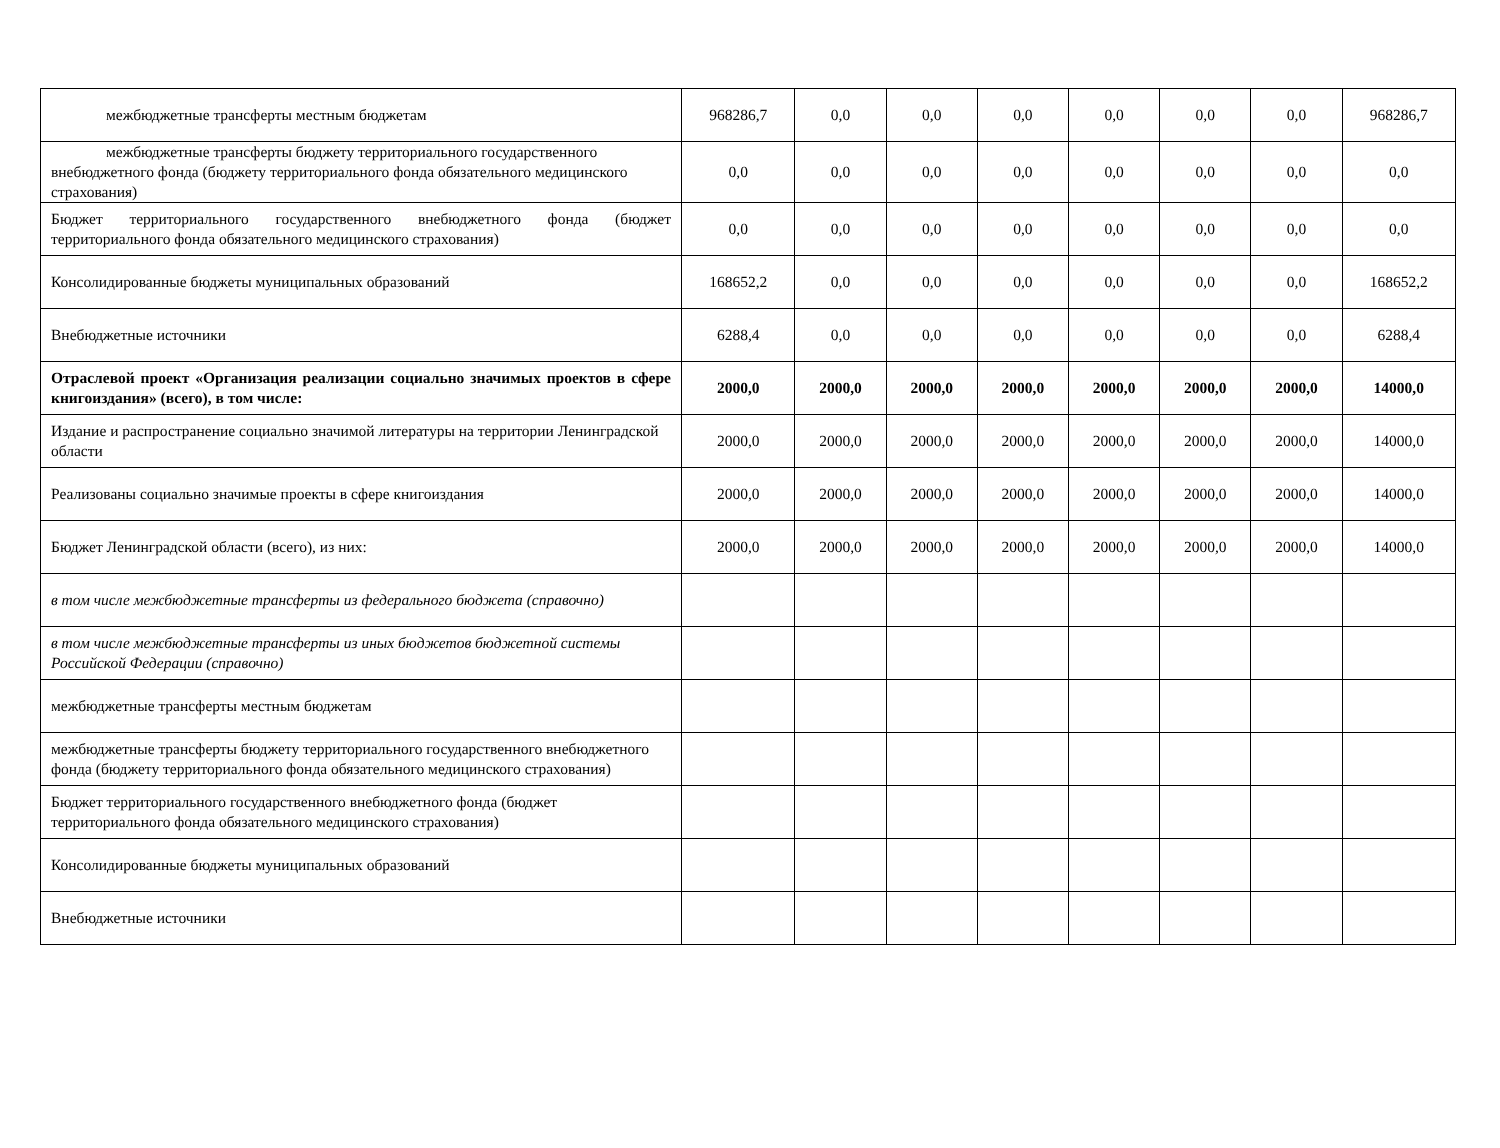| межбюджетные трансферты местным бюджетам | 968286,7 | 0,0 | 0,0 | 0,0 | 0,0 | 0,0 | 0,0 | 968286,7 |
| межбюджетные трансферты бюджету территориального государственного внебюджетного фонда (бюджету территориального фонда обязательного медицинского страхования) | 0,0 | 0,0 | 0,0 | 0,0 | 0,0 | 0,0 | 0,0 | 0,0 |
| Бюджет территориального государственного внебюджетного фонда (бюджет территориального фонда обязательного медицинского страхования) | 0,0 | 0,0 | 0,0 | 0,0 | 0,0 | 0,0 | 0,0 | 0,0 |
| Консолидированные бюджеты муниципальных образований | 168652,2 | 0,0 | 0,0 | 0,0 | 0,0 | 0,0 | 0,0 | 168652,2 |
| Внебюджетные источники | 6288,4 | 0,0 | 0,0 | 0,0 | 0,0 | 0,0 | 0,0 | 6288,4 |
| Отраслевой проект «Организация реализации социально значимых проектов в сфере книгоиздания» (всего), в том числе: | 2000,0 | 2000,0 | 2000,0 | 2000,0 | 2000,0 | 2000,0 | 2000,0 | 14000,0 |
| Издание и распространение социально значимой литературы на территории Ленинградской области | 2000,0 | 2000,0 | 2000,0 | 2000,0 | 2000,0 | 2000,0 | 2000,0 | 14000,0 |
| Реализованы социально значимые проекты в сфере книгоиздания | 2000,0 | 2000,0 | 2000,0 | 2000,0 | 2000,0 | 2000,0 | 2000,0 | 14000,0 |
| Бюджет Ленинградской области (всего), из них: | 2000,0 | 2000,0 | 2000,0 | 2000,0 | 2000,0 | 2000,0 | 2000,0 | 14000,0 |
| в том числе межбюджетные трансферты из федерального бюджета (справочно) | | | | | | | | |
| в том числе межбюджетные трансферты из иных бюджетов бюджетной системы Российской Федерации (справочно) | | | | | | | | |
| межбюджетные трансферты местным бюджетам | | | | | | | | |
| межбюджетные трансферты бюджету территориального государственного внебюджетного фонда (бюджету территориального фонда обязательного медицинского страхования) | | | | | | | | |
| Бюджет территориального государственного внебюджетного фонда (бюджет территориального фонда обязательного медицинского страхования) | | | | | | | | |
| Консолидированные бюджеты муниципальных образований | | | | | | | | |
| Внебюджетные источники | | | | | | | | |